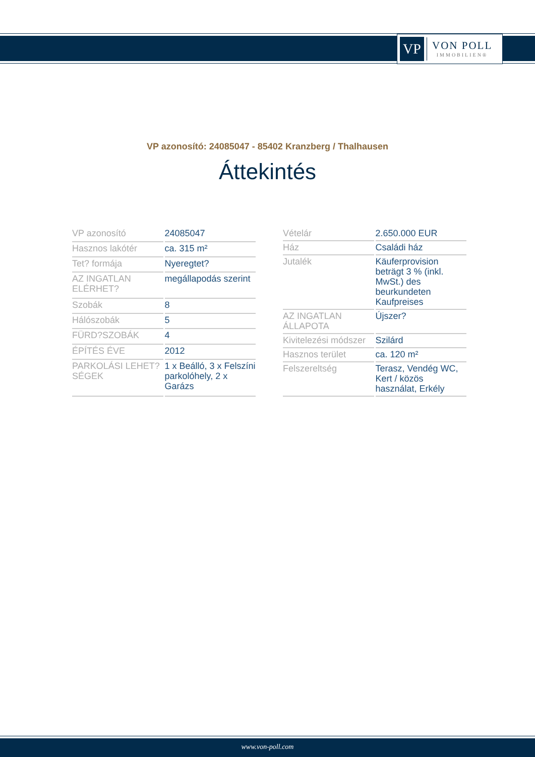VP
VON POLL
IMMOBILIEN®
VP azonosító: 24085047 - 85402 Kranzberg / Thalhausen
Áttekintés
| VP azonosító | 24085047 |
| Hasznos lakótér | ca. 315 m² |
| Tet? formája | Nyeregtet? |
| AZ INGATLAN ELÉRHET? | megállapodás szerint |
| Szobák | 8 |
| Hálószobák | 5 |
| FÜRD?SZOBÁK | 4 |
| ÉPÍTÉS ÉVE | 2012 |
| PARKOLÁSI LEHET?SÉGEK | 1 x Beálló, 3 x Felszíni parkolóhely, 2 x Garázs |
| Vételár | 2.650.000 EUR |
| Ház | Családi ház |
| Jutalék | Käuferprovision beträgt 3 % (inkl. MwSt.) des beurkundeten Kaufpreises |
| AZ INGATLAN ÁLLAPOTA | Újszer? |
| Kivitelezési módszer | Szilárd |
| Hasznos terület | ca. 120 m² |
| Felszereltség | Terasz, Vendég WC, Kert / közös használat, Erkély |
www.von-poll.com